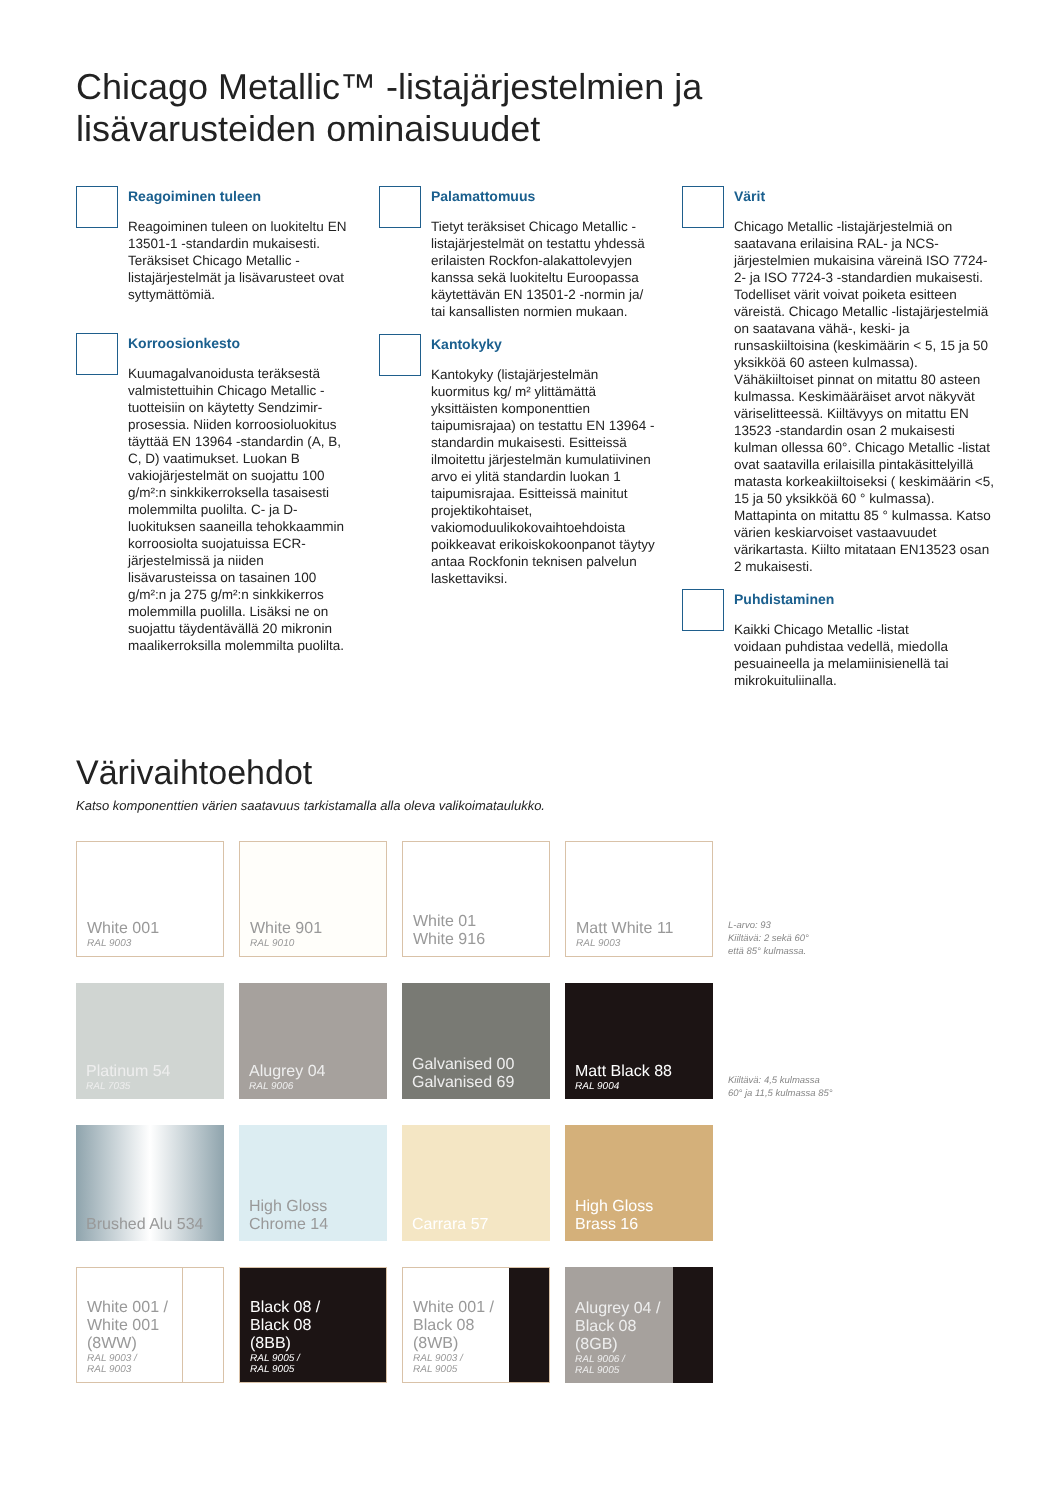Chicago Metallic™ -listajärjestelmien ja
lisävarusteiden ominaisuudet
Reagoiminen tuleen
Reagoiminen tuleen on luokiteltu EN 13501-1 -standardin mukaisesti. Teräksiset Chicago Metallic -listajärjestelmät ja lisävarusteet ovat syttymättömiä.
Korroosionkesto
Kuumagalvanoidusta teräksestä valmistettuihin Chicago Metallic -tuotteisiin on käytetty Sendzimir-prosessia. Niiden korroosioluokitus täyttää EN 13964 -standardin (A, B, C, D) vaatimukset. Luokan B vakiojärjestelmät on suojattu 100 g/m²:n sinkkikerroksella tasaisesti molemmilta puolilta. C- ja D-luokituksen saaneilla tehokkaammin korroosiolta suojatuissa ECR-järjestelmissä ja niiden lisävarusteissa on tasainen 100 g/m²:n ja 275 g/m²:n sinkkikerros molemmilla puolilla. Lisäksi ne on suojattu täydentävällä 20 mikronin maalikerroksilla molemmilta puolilta.
Palamattomuus
Tietyt teräksiset Chicago Metallic -listajärjestelmät on testattu yhdessä erilaisten Rockfon-alakattolevyjen kanssa sekä luokiteltu Euroopassa käytettävän EN 13501-2 -normin ja/ tai kansallisten normien mukaan.
Kantokyky
Kantokyky (listajärjestelmän kuormitus kg/ m² ylittämättä yksittäisten komponenttien taipumisrajaa) on testattu EN 13964 -standardin mukaisesti. Esitteissä ilmoitettu järjestelmän kumulatiivinen arvo ei ylitä standardin luokan 1 taipumisrajaa. Esitteissä mainitut projektikohtaiset, vakiomoduulikokovaihtoehdoista poikkeavat erikoiskokoonpanot täytyy antaa Rockfonin teknisen palvelun laskettaviksi.
Värit
Chicago Metallic -listajärjestelmiä on saatavana erilaisina RAL- ja NCS-järjestelmien mukaisina väreinä ISO 7724-2- ja ISO 7724-3 -standardien mukaisesti. Todelliset värit voivat poiketa esitteen väreistä. Chicago Metallic -listajärjestelmiä on saatavana vähä-, keski- ja runsaskiiltoisina (keskimäärin < 5, 15 ja 50 yksikköä 60 asteen kulmassa). Vähäkiiltoiset pinnat on mitattu 80 asteen kulmassa. Keskimääräiset arvot näkyvät väriselitteessä. Kiiltävyys on mitattu EN 13523 -standardin osan 2 mukaisesti kulman ollessa 60°. Chicago Metallic -listat ovat saatavilla erilaisilla pintakäsittelyillä matasta korkeakiiltoiseksi ( keskimäärin <5, 15 ja 50 yksikköä 60 ° kulmassa). Mattapinta on mitattu 85 ° kulmassa. Katso värien keskiarvoiset vastaavuudet värikartasta. Kiilto mitataan EN13523 osan 2 mukaisesti.
Puhdistaminen
Kaikki Chicago Metallic -listat voidaan puhdistaa vedellä, miedolla pesuaineella ja melamiinisienellä tai mikrokuituliinalla.
Värivaihtoehdot
Katso komponenttien värien saatavuus tarkistamalla alla oleva valikoimataulukko.
White 001
RAL 9003
White 901
RAL 9010
White 01
White 916
Matt White 11
RAL 9003
L-arvo: 93
Kiiltävä: 2 sekä 60°
että 85° kulmassa.
Platinum 54
RAL 7035
Alugrey 04
RAL 9006
Galvanised 00
Galvanised 69
Matt Black 88
RAL 9004
Kiiltävä: 4,5 kulmassa
60° ja 11,5 kulmassa 85°
Brushed Alu 534
High Gloss
Chrome 14
Carrara 57
High Gloss
Brass 16
White 001 /
White 001
(8WW)
RAL 9003 /
RAL 9003
Black 08 /
Black 08
(8BB)
RAL 9005 /
RAL 9005
White 001 /
Black 08
(8WB)
RAL 9003 /
RAL 9005
Alugrey 04 /
Black 08
(8GB)
RAL 9006 /
RAL 9005